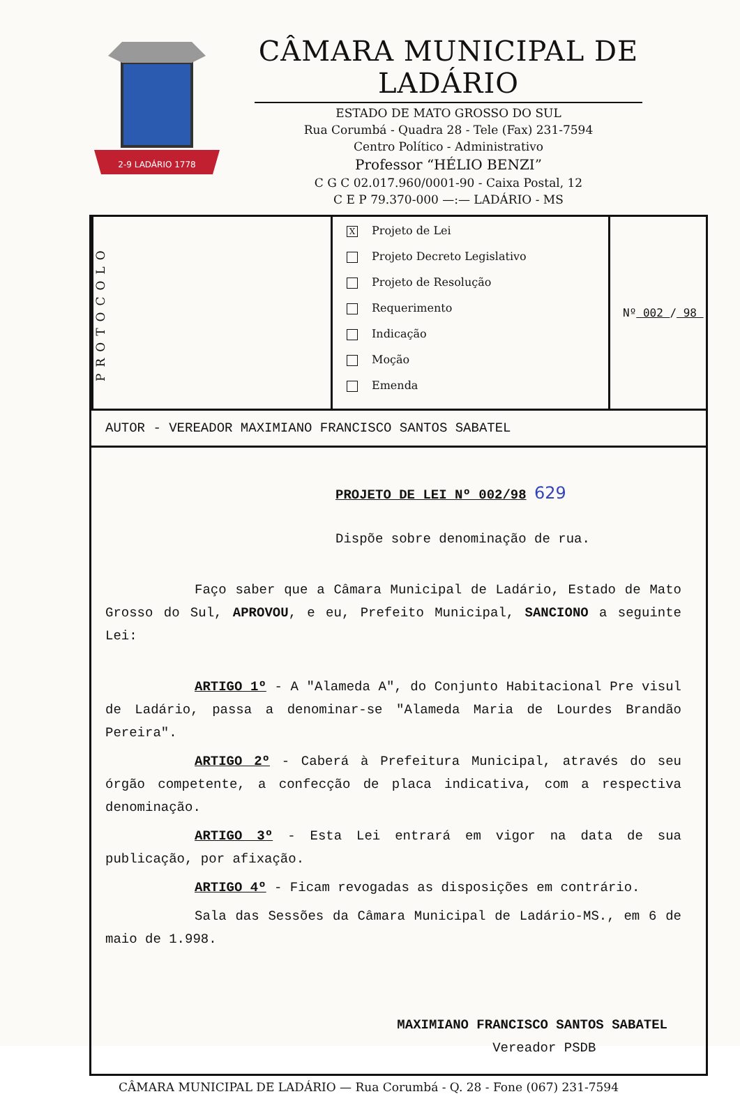2-9 LADÁRIO 1778
CÂMARA MUNICIPAL DE LADÁRIO
ESTADO DE MATO GROSSO DO SUL
Rua Corumbá - Quadra 28 - Tele (Fax) 231-7594
Centro Político - Administrativo
Professor “HÉLIO BENZI”
C G C 02.017.960/0001-90 - Caixa Postal, 12
C E P 79.370-000 —:— LADÁRIO - MS
PROTOCOLO
X Projeto de Lei
Projeto Decreto Legislativo
Projeto de Resolução
Requerimento
Indicação
Moção
Emenda
Nº 002 / 98
AUTOR - VEREADOR MAXIMIANO FRANCISCO SANTOS SABATEL
PROJETO DE LEI Nº 002/98 629
Dispõe sobre denominação de rua.
Faço saber que a Câmara Municipal de Ladário, Estado de Mato Grosso do Sul, APROVOU, e eu, Prefeito Municipal, SANCIONO a seguinte Lei:
ARTIGO 1º - A "Alameda A", do Conjunto Habitacional Pre visul de Ladário, passa a denominar-se "Alameda Maria de Lourdes Brandão Pereira".
ARTIGO 2º - Caberá à Prefeitura Municipal, através do seu órgão competente, a confecção de placa indicativa, com a respectiva denominação.
ARTIGO 3º - Esta Lei entrará em vigor na data de sua publicação, por afixação.
ARTIGO 4º - Ficam revogadas as disposições em contrário.
Sala das Sessões da Câmara Municipal de Ladário-MS., em 6 de maio de 1.998.
MAXIMIANO FRANCISCO SANTOS SABATEL
Vereador PSDB
CÂMARA MUNICIPAL DE LADÁRIO — Rua Corumbá - Q. 28 - Fone (067) 231-7594